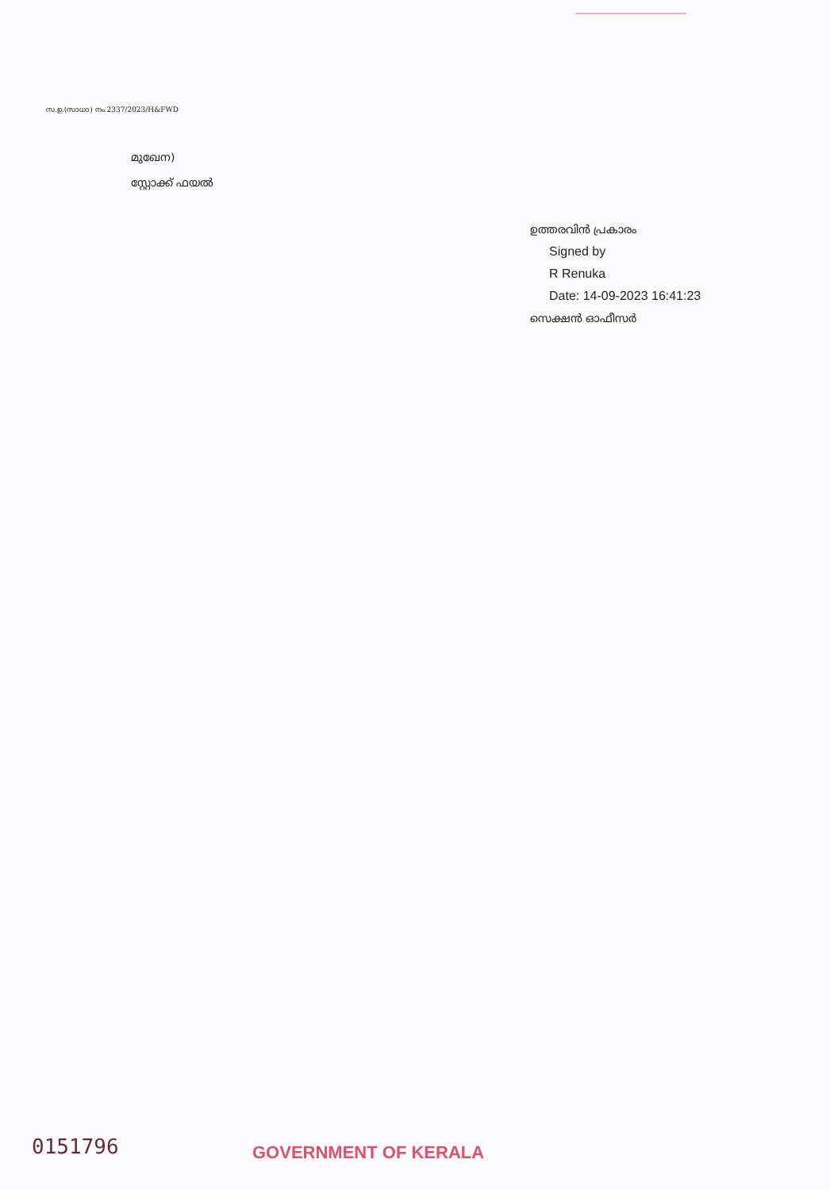സ.ഉ.(സാധാ) നം.2337/2023/H&FWD
മുഖേന)
സ്റ്റോക്ക് ഫയൽ
ഉത്തരവിൻ പ്രകാരം
Signed by
R Renuka
Date: 14-09-2023 16:41:23
സെക്ഷൻ ഓഫീസർ
0151796 GOVERNMENT OF KERALA